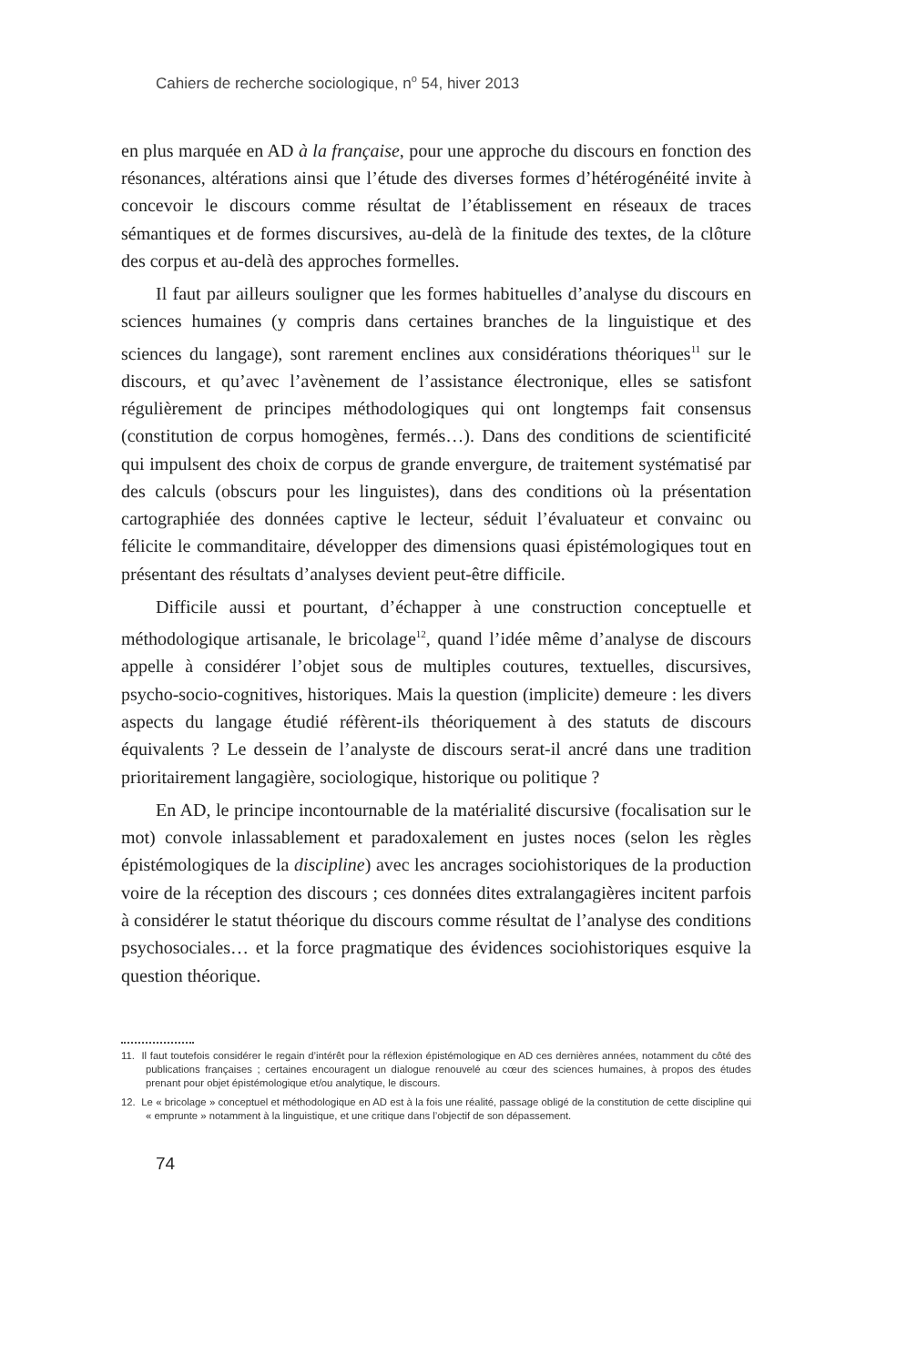Cahiers de recherche sociologique, n<sup>o</sup> 54, hiver 2013
en plus marquée en AD à la française, pour une approche du discours en fonction des résonances, altérations ainsi que l’étude des diverses formes d’hétérogénéité invite à concevoir le discours comme résultat de l’établissement en réseaux de traces sémantiques et de formes discursives, au-delà de la finitude des textes, de la clôture des corpus et au-delà des approches formelles.
Il faut par ailleurs souligner que les formes habituelles d’analyse du discours en sciences humaines (y compris dans certaines branches de la linguistique et des sciences du langage), sont rarement enclines aux considérations théoriques<sup>11</sup> sur le discours, et qu’avec l’avènement de l’assistance électronique, elles se satisfont régulièrement de principes méthodologiques qui ont longtemps fait consensus (constitution de corpus homogènes, fermés…). Dans des conditions de scientificité qui impulsent des choix de corpus de grande envergure, de traitement systématisé par des calculs (obscurs pour les linguistes), dans des conditions où la présentation cartographiée des données captive le lecteur, séduit l’évaluateur et convainc ou félicite le commanditaire, développer des dimensions quasi épistémologiques tout en présentant des résultats d’analyses devient peut-être difficile.
Difficile aussi et pourtant, d’échapper à une construction conceptuelle et méthodologique artisanale, le bricolage<sup>12</sup>, quand l’idée même d’analyse de discours appelle à considérer l’objet sous de multiples coutures, textuelles, discursives, psycho-socio-cognitives, historiques. Mais la question (implicite) demeure : les divers aspects du langage étudié réfèrent-ils théoriquement à des statuts de discours équivalents ? Le dessein de l’analyste de discours serat-il ancré dans une tradition prioritairement langagière, sociologique, historique ou politique ?
En AD, le principe incontournable de la matérialité discursive (focalisation sur le mot) convole inlassablement et paradoxalement en justes noces (selon les règles épistémologiques de la discipline) avec les ancrages sociohistoriques de la production voire de la réception des discours ; ces données dites extralangagières incitent parfois à considérer le statut théorique du discours comme résultat de l’analyse des conditions psychosociales… et la force pragmatique des évidences sociohistoriques esquive la question théorique.
11. Il faut toutefois considérer le regain d’intérêt pour la réflexion épistémologique en AD ces dernières années, notamment du côté des publications françaises ; certaines encouragent un dialogue renouvelé au cœur des sciences humaines, à propos des études prenant pour objet épistémologique et/ou analytique, le discours.
12. Le « bricolage » conceptuel et méthodologique en AD est à la fois une réalité, passage obligé de la constitution de cette discipline qui « emprunte » notamment à la linguistique, et une critique dans l’objectif de son dépassement.
74